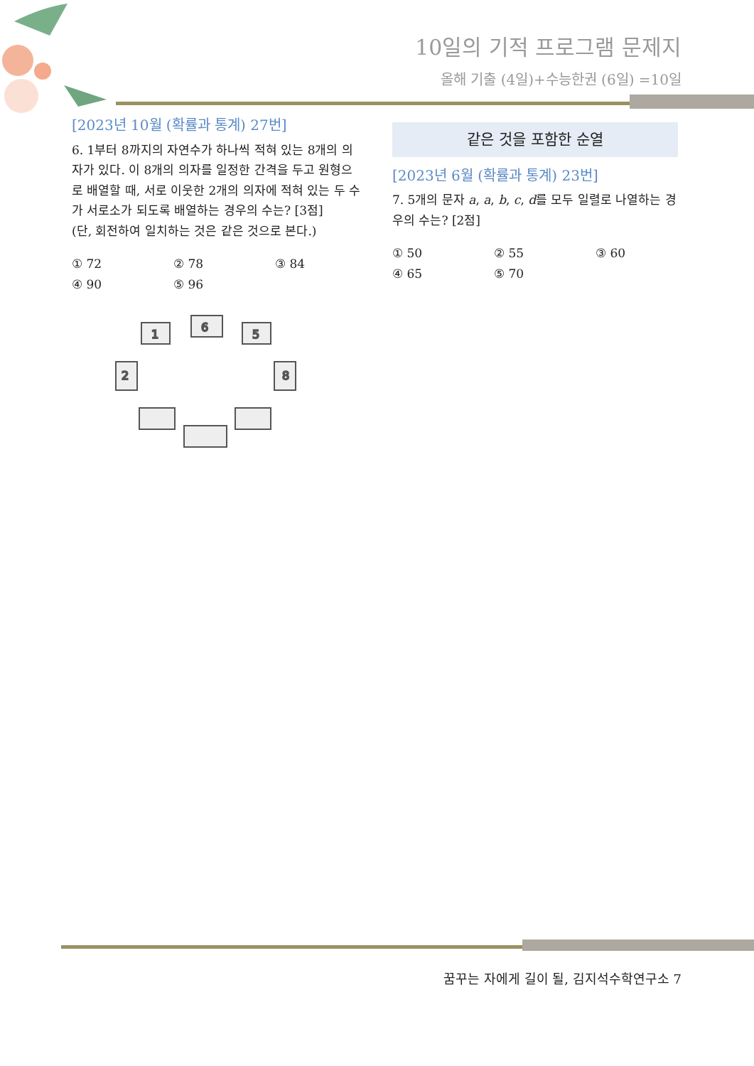10일의 기적 프로그램 문제지
올해 기출 (4일)+수능한권 (6일) =10일
[2023년 10월 (확률과 통계) 27번]
6. 1부터 8까지의 자연수가 하나씩 적혀 있는 8개의 의자가 있다. 이 8개의 의자를 일정한 간격을 두고 원형으로 배열할 때, 서로 이웃한 2개의 의자에 적혀 있는 두 수가 서로소가 되도록 배열하는 경우의 수는? [3점]
(단, 회전하여 일치하는 것은 같은 것으로 본다.)
① 72 ② 78 ③ 84 ④ 90 ⑤ 96
6
1
5
2
8
같은 것을 포함한 순열
[2023년 6월 (확률과 통계) 23번]
7. 5개의 문자 a, a, b, c, d를 모두 일렬로 나열하는 경우의 수는? [2점]
① 50 ② 55 ③ 60 ④ 65 ⑤ 70
꿈꾸는 자에게 길이 될, 김지석수학연구소 7